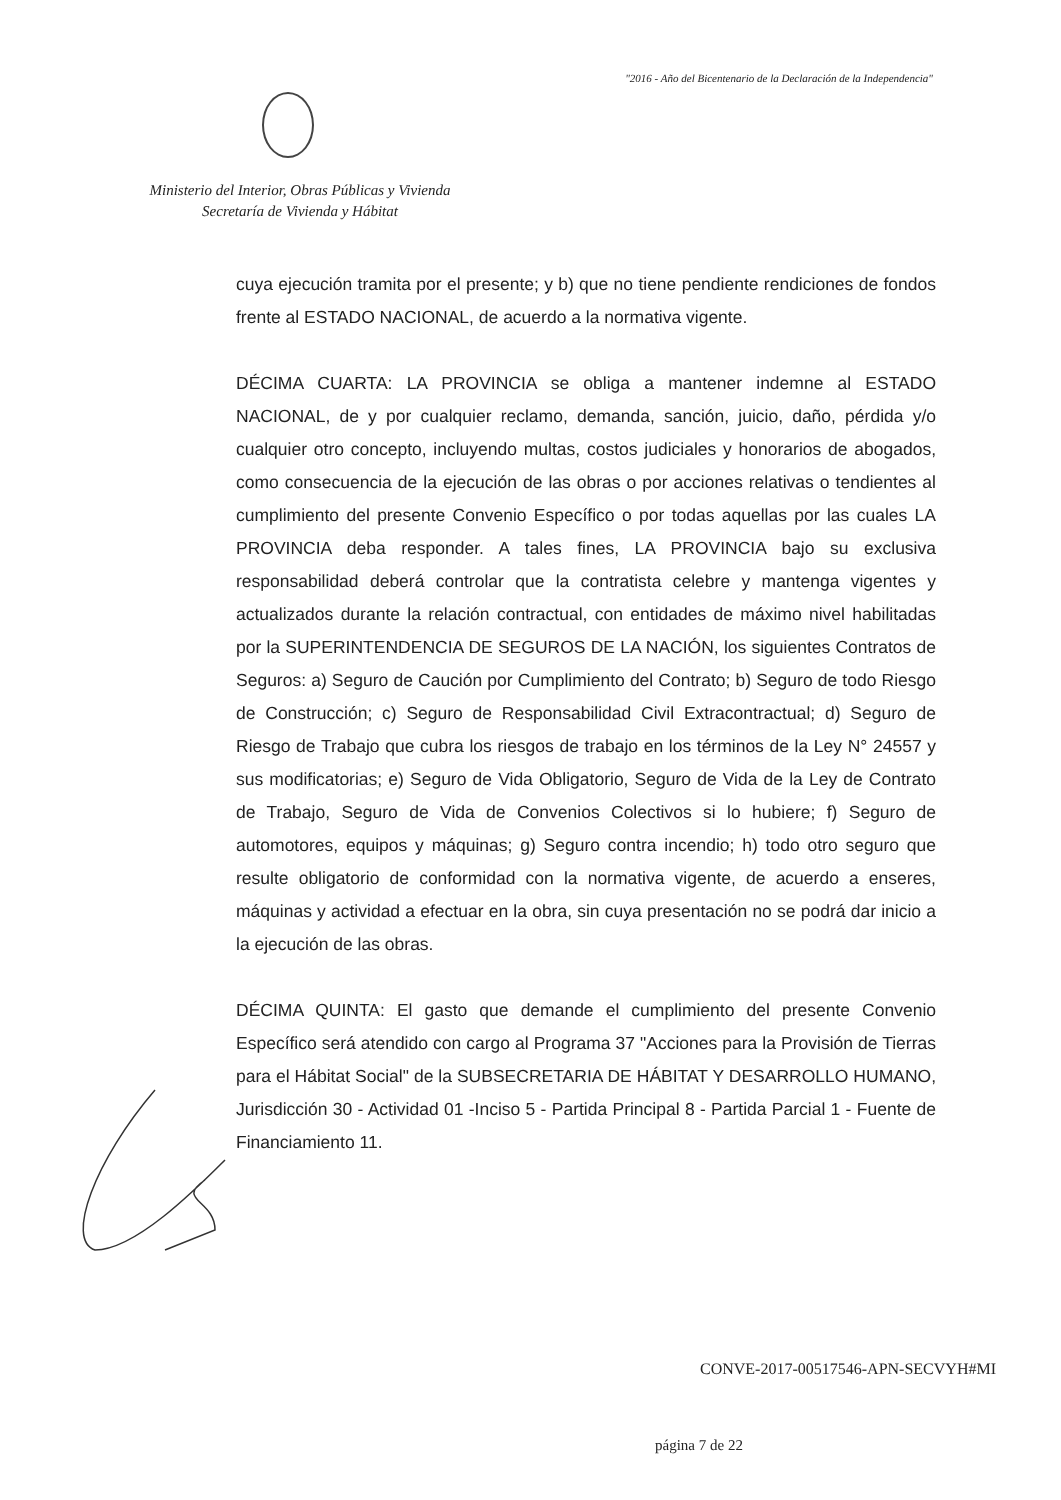"2016 - Año del Bicentenario de la Declaración de la Independencia"
Ministerio del Interior, Obras Públicas y Vivienda
Secretaría de Vivienda y Hábitat
cuya ejecución tramita por el presente; y b) que no tiene pendiente rendiciones de fondos frente al ESTADO NACIONAL, de acuerdo a la normativa vigente.
DÉCIMA CUARTA: LA PROVINCIA se obliga a mantener indemne al ESTADO NACIONAL, de y por cualquier reclamo, demanda, sanción, juicio, daño, pérdida y/o cualquier otro concepto, incluyendo multas, costos judiciales y honorarios de abogados, como consecuencia de la ejecución de las obras o por acciones relativas o tendientes al cumplimiento del presente Convenio Específico o por todas aquellas por las cuales LA PROVINCIA deba responder. A tales fines, LA PROVINCIA bajo su exclusiva responsabilidad deberá controlar que la contratista celebre y mantenga vigentes y actualizados durante la relación contractual, con entidades de máximo nivel habilitadas por la SUPERINTENDENCIA DE SEGUROS DE LA NACIÓN, los siguientes Contratos de Seguros: a) Seguro de Caución por Cumplimiento del Contrato; b) Seguro de todo Riesgo de Construcción; c) Seguro de Responsabilidad Civil Extracontractual; d) Seguro de Riesgo de Trabajo que cubra los riesgos de trabajo en los términos de la Ley N° 24557 y sus modificatorias; e) Seguro de Vida Obligatorio, Seguro de Vida de la Ley de Contrato de Trabajo, Seguro de Vida de Convenios Colectivos si lo hubiere; f) Seguro de automotores, equipos y máquinas; g) Seguro contra incendio; h) todo otro seguro que resulte obligatorio de conformidad con la normativa vigente, de acuerdo a enseres, máquinas y actividad a efectuar en la obra, sin cuya presentación no se podrá dar inicio a la ejecución de las obras.
DÉCIMA QUINTA: El gasto que demande el cumplimiento del presente Convenio Específico será atendido con cargo al Programa 37 "Acciones para la Provisión de Tierras para el Hábitat Social" de la SUBSECRETARIA DE HÁBITAT Y DESARROLLO HUMANO, Jurisdicción 30 - Actividad 01 -Inciso 5 - Partida Principal 8 - Partida Parcial 1 - Fuente de Financiamiento 11.
CONVE-2017-00517546-APN-SECVYH#MI
página 7 de 22